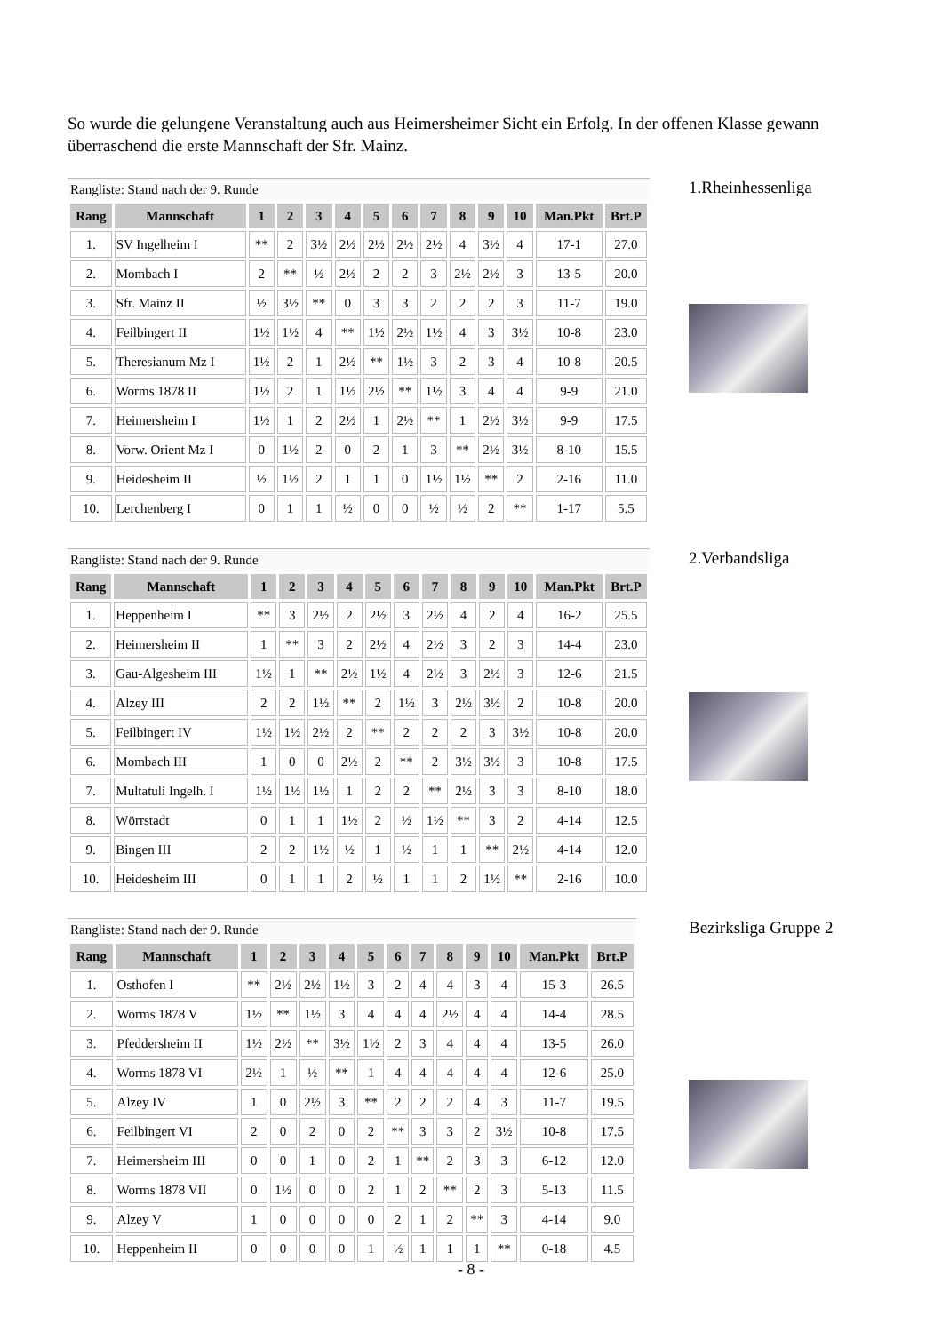So wurde die gelungene Veranstaltung auch aus Heimersheimer Sicht ein Erfolg. In der offenen Klasse gewann überraschend die erste Mannschaft der Sfr. Mainz.
Rangliste: Stand nach der 9. Runde
| Rang | Mannschaft | 1 | 2 | 3 | 4 | 5 | 6 | 7 | 8 | 9 | 10 | Man.Pkt | Brt.P |
| --- | --- | --- | --- | --- | --- | --- | --- | --- | --- | --- | --- | --- | --- |
| 1. | SV Ingelheim I | ** | 2 | 3½ | 2½ | 2½ | 2½ | 2½ | 4 | 3½ | 4 | 17-1 | 27.0 |
| 2. | Mombach I | 2 | ** | ½ | 2½ | 2 | 2 | 3 | 2½ | 2½ | 3 | 13-5 | 20.0 |
| 3. | Sfr. Mainz II | ½ | 3½ | ** | 0 | 3 | 3 | 2 | 2 | 2 | 3 | 11-7 | 19.0 |
| 4. | Feilbingert II | 1½ | 1½ | 4 | ** | 1½ | 2½ | 1½ | 4 | 3 | 3½ | 10-8 | 23.0 |
| 5. | Theresianum Mz I | 1½ | 2 | 1 | 2½ | ** | 1½ | 3 | 2 | 3 | 4 | 10-8 | 20.5 |
| 6. | Worms 1878 II | 1½ | 2 | 1 | 1½ | 2½ | ** | 1½ | 3 | 4 | 4 | 9-9 | 21.0 |
| 7. | Heimersheim I | 1½ | 1 | 2 | 2½ | 1 | 2½ | ** | 1 | 2½ | 3½ | 9-9 | 17.5 |
| 8. | Vorw. Orient Mz I | 0 | 1½ | 2 | 0 | 2 | 1 | 3 | ** | 2½ | 3½ | 8-10 | 15.5 |
| 9. | Heidesheim II | ½ | 1½ | 2 | 1 | 1 | 0 | 1½ | 1½ | ** | 2 | 2-16 | 11.0 |
| 10. | Lerchenberg I | 0 | 1 | 1 | ½ | 0 | 0 | ½ | ½ | 2 | ** | 1-17 | 5.5 |
1.Rheinhessenliga
Rangliste: Stand nach der 9. Runde
| Rang | Mannschaft | 1 | 2 | 3 | 4 | 5 | 6 | 7 | 8 | 9 | 10 | Man.Pkt | Brt.P |
| --- | --- | --- | --- | --- | --- | --- | --- | --- | --- | --- | --- | --- | --- |
| 1. | Heppenheim I | ** | 3 | 2½ | 2 | 2½ | 3 | 2½ | 4 | 2 | 4 | 16-2 | 25.5 |
| 2. | Heimersheim II | 1 | ** | 3 | 2 | 2½ | 4 | 2½ | 3 | 2 | 3 | 14-4 | 23.0 |
| 3. | Gau-Algesheim III | 1½ | 1 | ** | 2½ | 1½ | 4 | 2½ | 3 | 2½ | 3 | 12-6 | 21.5 |
| 4. | Alzey III | 2 | 2 | 1½ | ** | 2 | 1½ | 3 | 2½ | 3½ | 2 | 10-8 | 20.0 |
| 5. | Feilbingert IV | 1½ | 1½ | 2½ | 2 | ** | 2 | 2 | 2 | 3 | 3½ | 10-8 | 20.0 |
| 6. | Mombach III | 1 | 0 | 0 | 2½ | 2 | ** | 2 | 3½ | 3½ | 3 | 10-8 | 17.5 |
| 7. | Multatuli Ingelh. I | 1½ | 1½ | 1½ | 1 | 2 | 2 | ** | 2½ | 3 | 3 | 8-10 | 18.0 |
| 8. | Wörrstadt | 0 | 1 | 1 | 1½ | 2 | ½ | 1½ | ** | 3 | 2 | 4-14 | 12.5 |
| 9. | Bingen III | 2 | 2 | 1½ | ½ | 1 | ½ | 1 | 1 | ** | 2½ | 4-14 | 12.0 |
| 10. | Heidesheim III | 0 | 1 | 1 | 2 | ½ | 1 | 1 | 2 | 1½ | ** | 2-16 | 10.0 |
2.Verbandsliga
Rangliste: Stand nach der 9. Runde
| Rang | Mannschaft | 1 | 2 | 3 | 4 | 5 | 6 | 7 | 8 | 9 | 10 | Man.Pkt | Brt.P |
| --- | --- | --- | --- | --- | --- | --- | --- | --- | --- | --- | --- | --- | --- |
| 1. | Osthofen I | ** | 2½ | 2½ | 1½ | 3 | 2 | 4 | 4 | 3 | 4 | 15-3 | 26.5 |
| 2. | Worms 1878 V | 1½ | ** | 1½ | 3 | 4 | 4 | 4 | 2½ | 4 | 4 | 14-4 | 28.5 |
| 3. | Pfeddersheim II | 1½ | 2½ | ** | 3½ | 1½ | 2 | 3 | 4 | 4 | 4 | 13-5 | 26.0 |
| 4. | Worms 1878 VI | 2½ | 1 | ½ | ** | 1 | 4 | 4 | 4 | 4 | 4 | 12-6 | 25.0 |
| 5. | Alzey IV | 1 | 0 | 2½ | 3 | ** | 2 | 2 | 2 | 4 | 3 | 11-7 | 19.5 |
| 6. | Feilbingert VI | 2 | 0 | 2 | 0 | 2 | ** | 3 | 3 | 2 | 3½ | 10-8 | 17.5 |
| 7. | Heimersheim III | 0 | 0 | 1 | 0 | 2 | 1 | ** | 2 | 3 | 3 | 6-12 | 12.0 |
| 8. | Worms 1878 VII | 0 | 1½ | 0 | 0 | 2 | 1 | 2 | ** | 2 | 3 | 5-13 | 11.5 |
| 9. | Alzey V | 1 | 0 | 0 | 0 | 0 | 2 | 1 | 2 | ** | 3 | 4-14 | 9.0 |
| 10. | Heppenheim II | 0 | 0 | 0 | 0 | 1 | ½ | 1 | 1 | 1 | ** | 0-18 | 4.5 |
Bezirksliga Gruppe 2
- 8 -